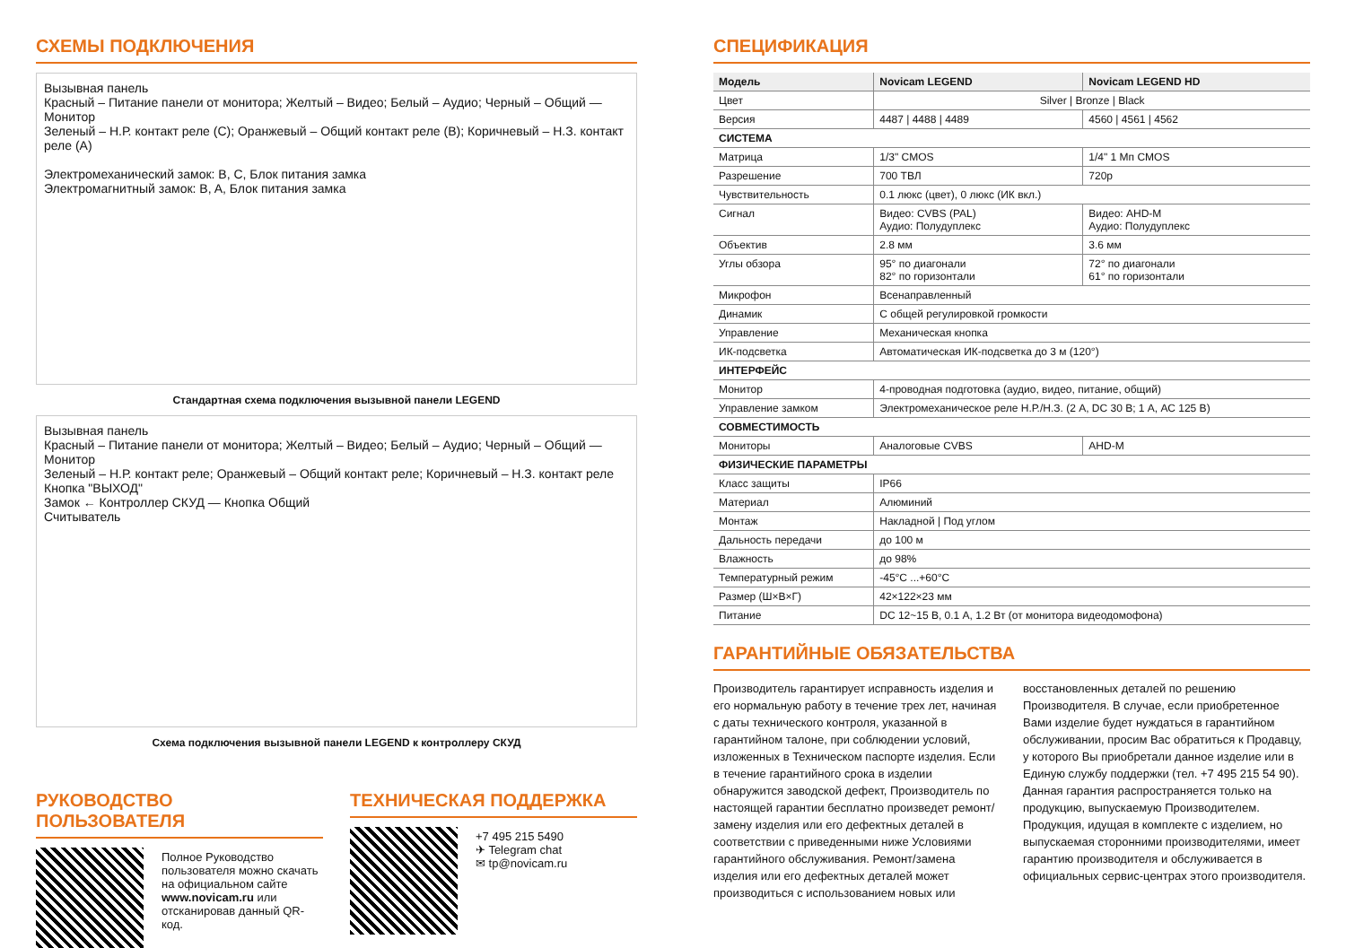СХЕМЫ ПОДКЛЮЧЕНИЯ
Вызывная панель
Красный – Питание панели от монитора; Желтый – Видео; Белый – Аудио; Черный – Общий — Монитор
Зеленый – Н.Р. контакт реле (C); Оранжевый – Общий контакт реле (B); Коричневый – Н.З. контакт реле (A)
Электромеханический замок: B, C, Блок питания замка
Электромагнитный замок: B, A, Блок питания замка
Стандартная схема подключения вызывной панели LEGEND
Вызывная панель
Красный – Питание панели от монитора; Желтый – Видео; Белый – Аудио; Черный – Общий — Монитор
Зеленый – Н.Р. контакт реле; Оранжевый – Общий контакт реле; Коричневый – Н.З. контакт реле
Кнопка "ВЫХОД"
Замок ← Контроллер СКУД — Кнопка Общий
Считыватель
Схема подключения вызывной панели LEGEND к контроллеру СКУД
РУКОВОДСТВО ПОЛЬЗОВАТЕЛЯ
Полное Руководство пользователя можно скачать на официальном сайте www.novicam.ru или отсканировав данный QR-код.
ТЕХНИЧЕСКАЯ ПОДДЕРЖКА
+7 495 215 5490
✈ Telegram chat
✉ tp@novicam.ru
СПЕЦИФИКАЦИЯ
| Модель | Novicam LEGEND | Novicam LEGEND HD |
| --- | --- | --- |
| Цвет | Silver / Bronze / Black | |
| Версия | 4487 / 4488 / 4489 | 4560 / 4561 / 4562 |
| СИСТЕМА | | |
| Матрица | 1/3" CMOS | 1/4" 1 Мп CMOS |
| Разрешение | 700 ТВЛ | 720p |
| Чувствительность | 0.1 люкс (цвет), 0 люкс (ИК вкл.) | |
| Сигнал | Видео: CVBS (PAL) Аудио: Полудуплекс | Видео: AHD-M Аудио: Полудуплекс |
| Объектив | 2.8 мм | 3.6 мм |
| Углы обзора | 95° по диагонали 82° по горизонтали | 72° по диагонали 61° по горизонтали |
| Микрофон | Всенаправленный | |
| Динамик | С общей регулировкой громкости | |
| Управление | Механическая кнопка | |
| ИК-подсветка | Автоматическая ИК-подсветка до 3 м (120°) | |
| ИНТЕРФЕЙС | | |
| Монитор | 4-проводная подготовка (аудио, видео, питание, общий) | |
| Управление замком | Электромеханическое реле Н.Р./Н.З. (2 А, DC 30 В; 1 А, АС 125 В) | |
| СОВМЕСТИМОСТЬ | | |
| Мониторы | Аналоговые CVBS | AHD-M |
| ФИЗИЧЕСКИЕ ПАРАМЕТРЫ | | |
| Класс защиты | IP66 | |
| Материал | Алюминий | |
| Монтаж | Накладной / Под углом | |
| Дальность передачи | до 100 м | |
| Влажность | до 98% | |
| Температурный режим | -45°C ...+60°C | |
| Размер (Ш×В×Г) | 42×122×23 мм | |
| Питание | DC 12~15 В, 0.1 А, 1.2 Вт (от монитора видеодомофона) | |
ГАРАНТИЙНЫЕ ОБЯЗАТЕЛЬСТВА
Производитель гарантирует исправность изделия и его нормальную работу в течение трех лет, начиная с даты технического контроля, указанной в гарантийном талоне, при соблюдении условий, изложенных в Техническом паспорте изделия. Если в течение гарантийного срока в изделии обнаружится заводской дефект, Производитель по настоящей гарантии бесплатно произведет ремонт/замену изделия или его дефектных деталей в соответствии с приведенными ниже Условиями гарантийного обслуживания. Ремонт/замена изделия или его дефектных деталей может производиться с использованием новых или
восстановленных деталей по решению Производителя. В случае, если приобретенное Вами изделие будет нуждаться в гарантийном обслуживании, просим Вас обратиться к Продавцу, у которого Вы приобретали данное изделие или в Единую службу поддержки (тел. +7 495 215 54 90). Данная гарантия распространяется только на продукцию, выпускаемую Производителем. Продукция, идущая в комплекте с изделием, но выпускаемая сторонними производителями, имеет гарантию производителя и обслуживается в официальных сервис-центрах этого производителя.